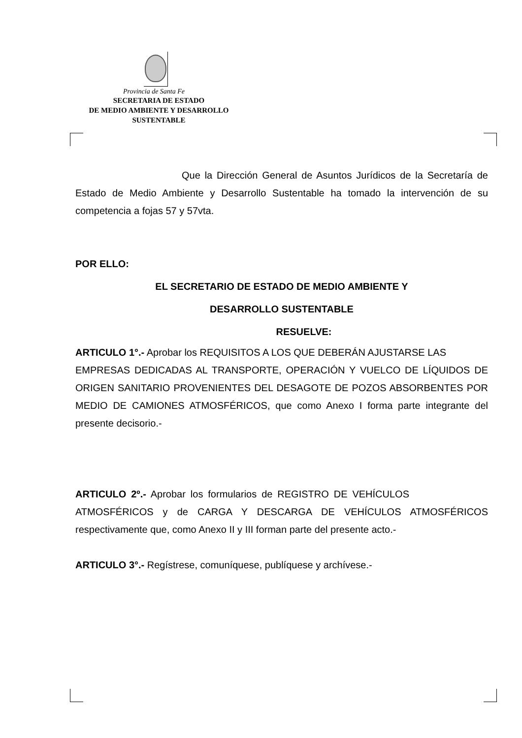Provincia de Santa Fe
SECRETARIA DE ESTADO
DE MEDIO AMBIENTE Y DESARROLLO
SUSTENTABLE
Que la Dirección General de Asuntos Jurídicos de la Secretaría de Estado de Medio Ambiente y Desarrollo Sustentable ha tomado la intervención de su competencia a fojas 57 y 57vta.
POR ELLO:
EL SECRETARIO DE ESTADO DE MEDIO AMBIENTE Y
DESARROLLO SUSTENTABLE
RESUELVE:
ARTICULO 1°.- Aprobar los REQUISITOS A LOS QUE DEBERÁN AJUSTARSE LAS EMPRESAS DEDICADAS AL TRANSPORTE, OPERACIÓN Y VUELCO DE LÍQUIDOS DE ORIGEN SANITARIO PROVENIENTES DEL DESAGOTE DE POZOS ABSORBENTES POR MEDIO DE CAMIONES ATMOSFÉRICOS, que como Anexo I forma parte integrante del presente decisorio.-
ARTICULO 2º.- Aprobar los formularios de REGISTRO DE VEHÍCULOS ATMOSFÉRICOS y de CARGA Y DESCARGA DE VEHÍCULOS ATMOSFÉRICOS respectivamente que, como Anexo II y III forman parte del presente acto.-
ARTICULO 3°.- Regístrese, comuníquese, publíquese y archívese.-